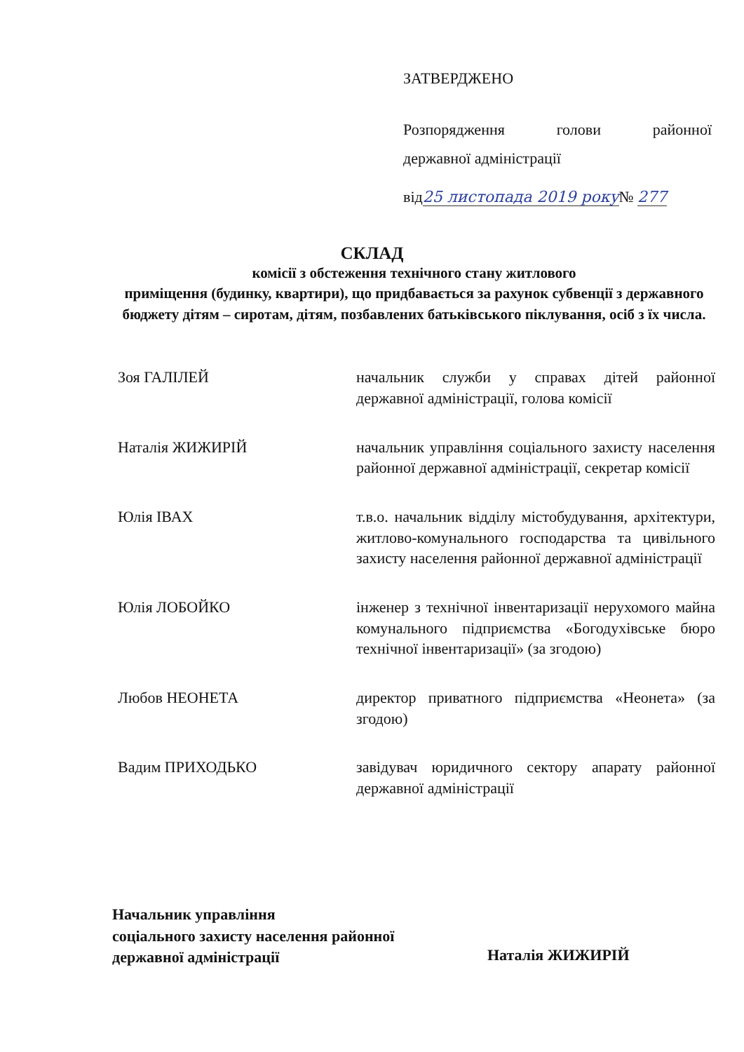ЗАТВЕРДЖЕНО
Розпорядження голови районної
державної адміністрації
від25 листопада 2019 року№ 277
СКЛАД
комісії з обстеження технічного стану житлового
приміщення (будинку, квартири), що придбавається за рахунок субвенції з державного бюджету дітям – сиротам, дітям, позбавлених батьківського піклування, осіб з їх числа.
Зоя ГАЛІЛЕЙ начальник служби у справах дітей районної державної адміністрації, голова комісії
Наталія ЖИЖИРІЙ начальник управління соціального захисту населення районної державної адміністрації, секретар комісії
Юлія ІВАХ т.в.о. начальник відділу містобудування, архітектури, житлово-комунального господарства та цивільного захисту населення районної державної адміністрації
Юлія ЛОБОЙКО інженер з технічної інвентаризації нерухомого майна комунального підприємства «Богодухівське бюро технічної інвентаризації» (за згодою)
Любов НЕОНЕТА директор приватного підприємства «Неонета» (за згодою)
Вадим ПРИХОДЬКО завідувач юридичного сектору апарату районної державної адміністрації
Начальник управління
соціального захисту населення районної
державної адміністрації
Наталія ЖИЖИРІЙ